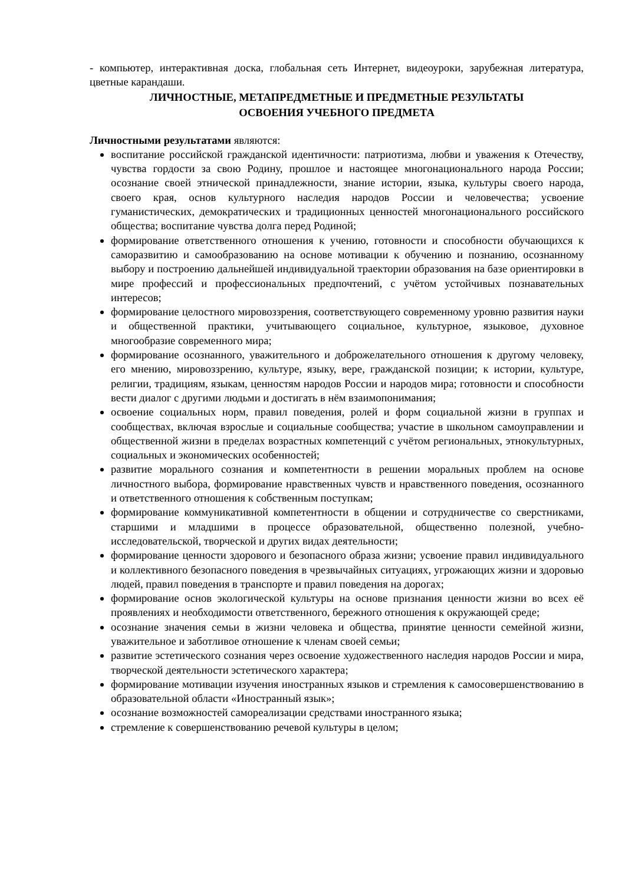- компьютер, интерактивная доска, глобальная сеть Интернет, видеоуроки, зарубежная литература, цветные карандаши.
ЛИЧНОСТНЫЕ, МЕТАПРЕДМЕТНЫЕ И ПРЕДМЕТНЫЕ РЕЗУЛЬТАТЫ
ОСВОЕНИЯ УЧЕБНОГО ПРЕДМЕТА
Личностными результатами являются:
воспитание российской гражданской идентичности: патриотизма, любви и уважения к Отечеству, чувства гордости за свою Родину, прошлое и настоящее многонационального народа России; осознание своей этнической принадлежности, знание истории, языка, культуры своего народа, своего края, основ культурного наследия народов России и человечества; усвоение гуманистических, демократических и традиционных ценностей многонационального российского общества; воспитание чувства долга перед Родиной;
формирование ответственного отношения к учению, готовности и способности обучающихся к саморазвитию и самообразованию на основе мотивации к обучению и познанию, осознанному выбору и построению дальнейшей индивидуальной траектории образования на базе ориентировки в мире профессий и профессиональных предпочтений, с учётом устойчивых познавательных интересов;
формирование целостного мировоззрения, соответствующего современному уровню развития науки и общественной практики, учитывающего социальное, культурное, языковое, духовное многообразие современного мира;
формирование осознанного, уважительного и доброжелательного отношения к другому человеку, его мнению, мировоззрению, культуре, языку, вере, гражданской позиции; к истории, культуре, религии, традициям, языкам, ценностям народов России и народов мира; готовности и способности вести диалог с другими людьми и достигать в нём взаимопонимания;
освоение социальных норм, правил поведения, ролей и форм социальной жизни в группах и сообществах, включая взрослые и социальные сообщества; участие в школьном самоуправлении и общественной жизни в пределах возрастных компетенций с учётом региональных, этнокультурных, социальных и экономических особенностей;
развитие морального сознания и компетентности в решении моральных проблем на основе личностного выбора, формирование нравственных чувств и нравственного поведения, осознанного и ответственного отношения к собственным поступкам;
формирование коммуникативной компетентности в общении и сотрудничестве со сверстниками, старшими и младшими в процессе образовательной, общественно полезной, учебно-исследовательской, творческой и других видах деятельности;
формирование ценности здорового и безопасного образа жизни; усвоение правил индивидуального и коллективного безопасного поведения в чрезвычайных ситуациях, угрожающих жизни и здоровью людей, правил поведения в транспорте и правил поведения на дорогах;
формирование основ экологической культуры на основе признания ценности жизни во всех её проявлениях и необходимости ответственного, бережного отношения к окружающей среде;
осознание значения семьи в жизни человека и общества, принятие ценности семейной жизни, уважительное и заботливое отношение к членам своей семьи;
развитие эстетического сознания через освоение художественного наследия народов России и мира, творческой деятельности эстетического характера;
формирование мотивации изучения иностранных языков и стремления к самосовершенствованию в образовательной области «Иностранный язык»;
осознание возможностей самореализации средствами иностранного языка;
стремление к совершенствованию речевой культуры в целом;